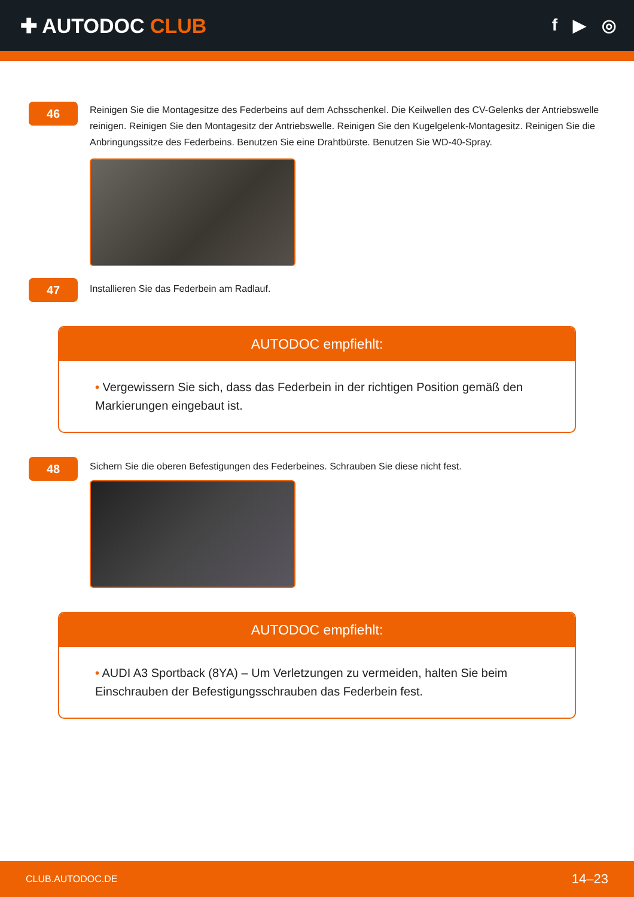✚ AUTODOC CLUB
f ▶ ◎
46
Reinigen Sie die Montagesitze des Federbeins auf dem Achsschenkel. Die Keilwellen des CV-Gelenks der Antriebswelle reinigen. Reinigen Sie den Montagesitz der Antriebswelle. Reinigen Sie den Kugelgelenk-Montagesitz. Reinigen Sie die Anbringungssitze des Federbeins. Benutzen Sie eine Drahtbürste. Benutzen Sie WD-40-Spray.
47
Installieren Sie das Federbein am Radlauf.
AUTODOC empfiehlt:
• Vergewissern Sie sich, dass das Federbein in der richtigen Position gemäß den Markierungen eingebaut ist.
48
Sichern Sie die oberen Befestigungen des Federbeines. Schrauben Sie diese nicht fest.
AUTODOC empfiehlt:
• AUDI A3 Sportback (8YA) – Um Verletzungen zu vermeiden, halten Sie beim Einschrauben der Befestigungsschrauben das Federbein fest.
CLUB.AUTODOC.DE 14–23